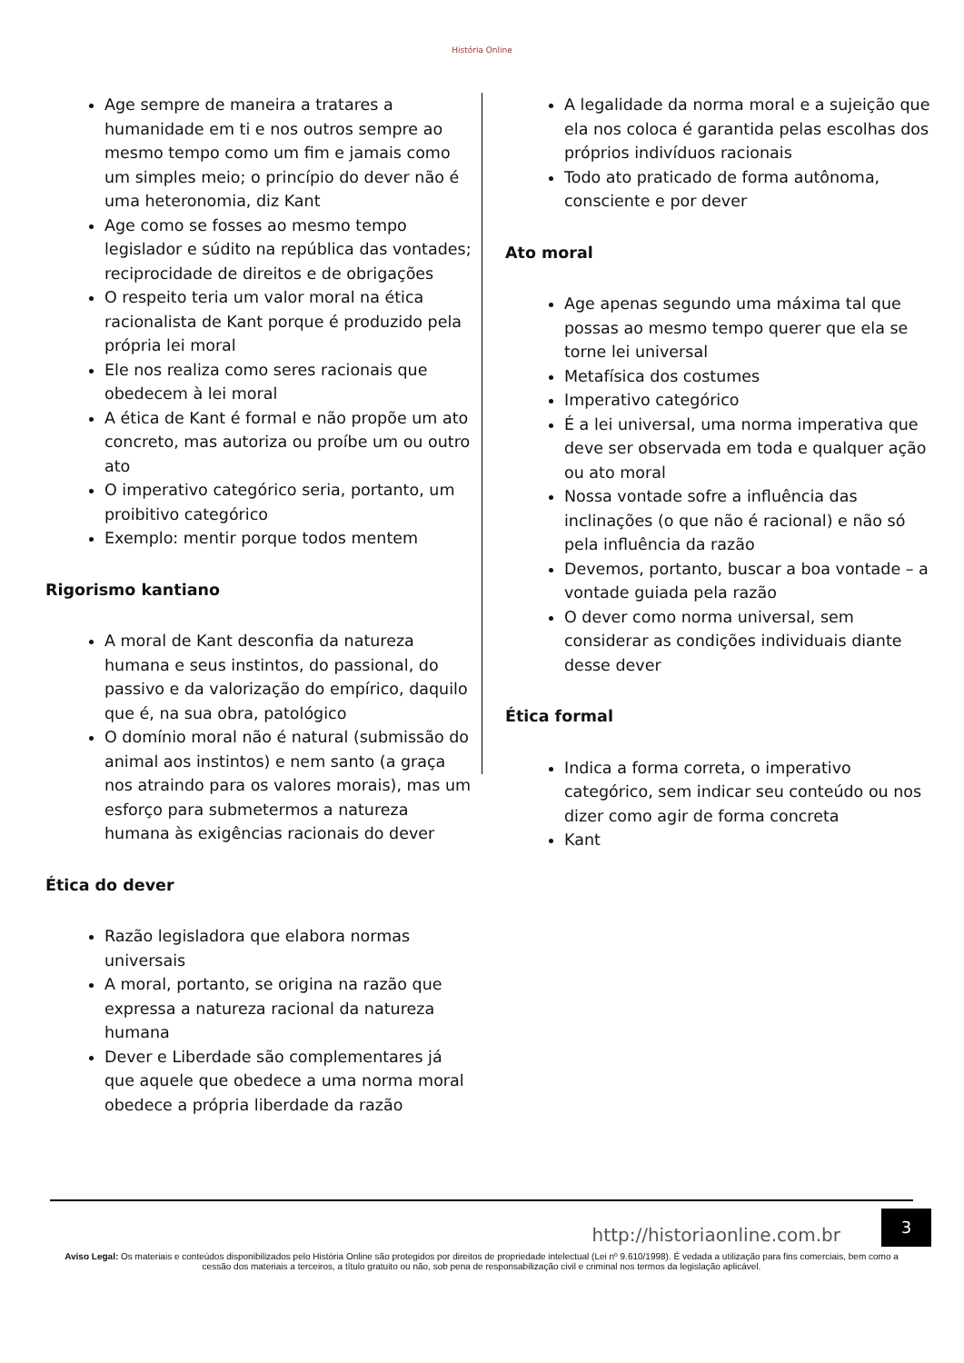História Online
Age sempre de maneira a tratares a humanidade em ti e nos outros sempre ao mesmo tempo como um fim e jamais como um simples meio; o princípio do dever não é uma heteronomia, diz Kant
Age como se fosses ao mesmo tempo legislador e súdito na república das vontades; reciprocidade de direitos e de obrigações
O respeito teria um valor moral na ética racionalista de Kant porque é produzido pela própria lei moral
Ele nos realiza como seres racionais que obedecem à lei moral
A ética de Kant é formal e não propõe um ato concreto, mas autoriza ou proíbe um ou outro ato
O imperativo categórico seria, portanto, um proibitivo categórico
Exemplo: mentir porque todos mentem
Rigorismo kantiano
A moral de Kant desconfia da natureza humana e seus instintos, do passional, do passivo e da valorização do empírico, daquilo que é, na sua obra, patológico
O domínio moral não é natural (submissão do animal aos instintos) e nem santo (a graça nos atraindo para os valores morais), mas um esforço para submetermos a natureza humana às exigências racionais do dever
Ética do dever
Razão legisladora que elabora normas universais
A moral, portanto, se origina na razão que expressa a natureza racional da natureza humana
Dever e Liberdade são complementares já que aquele que obedece a uma norma moral obedece a própria liberdade da razão
A legalidade da norma moral e a sujeição que ela nos coloca é garantida pelas escolhas dos próprios indivíduos racionais
Todo ato praticado de forma autônoma, consciente e por dever
Ato moral
Age apenas segundo uma máxima tal que possas ao mesmo tempo querer que ela se torne lei universal
Metafísica dos costumes
Imperativo categórico
É a lei universal, uma norma imperativa que deve ser observada em toda e qualquer ação ou ato moral
Nossa vontade sofre a influência das inclinações (o que não é racional) e não só pela influência da razão
Devemos, portanto, buscar a boa vontade – a vontade guiada pela razão
O dever como norma universal, sem considerar as condições individuais diante desse dever
Ética formal
Indica a forma correta, o imperativo categórico, sem indicar seu conteúdo ou nos dizer como agir de forma concreta
Kant
3
http://historiaonline.com.br
Aviso Legal: Os materiais e conteúdos disponibilizados pelo História Online são protegidos por direitos de propriedade intelectual (Lei nº 9.610/1998). É vedada a utilização para fins comerciais, bem como a cessão dos materiais a terceiros, a título gratuito ou não, sob pena de responsabilização civil e criminal nos termos da legislação aplicável.